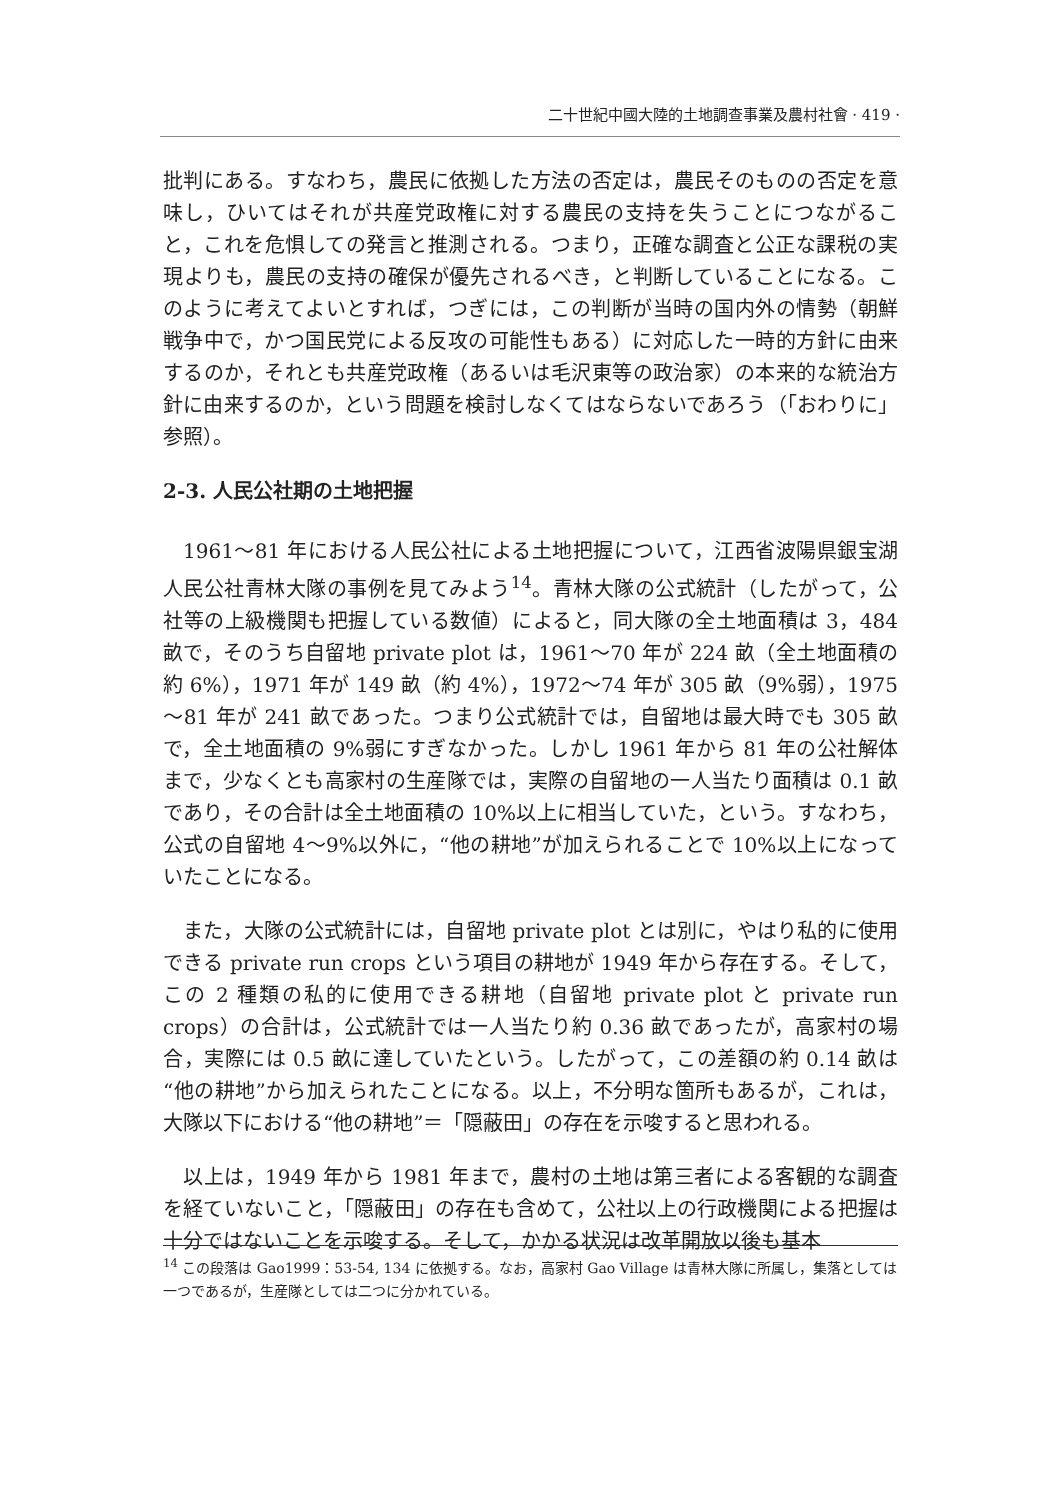二十世紀中國大陸的土地調查事業及農村社會 · 419 ·
批判にある。すなわち，農民に依拠した方法の否定は，農民そのものの否定を意味し，ひいてはそれが共産党政権に対する農民の支持を失うことにつながること，これを危惧しての発言と推測される。つまり，正確な調査と公正な課税の実現よりも，農民の支持の確保が優先されるべき，と判断していることになる。このように考えてよいとすれば，つぎには，この判断が当時の国内外の情勢（朝鮮戦争中で，かつ国民党による反攻の可能性もある）に対応した一時的方針に由来するのか，それとも共産党政権（あるいは毛沢東等の政治家）の本来的な統治方針に由来するのか，という問題を検討しなくてはならないであろう（「おわりに」参照）。
2-3. 人民公社期の土地把握
1961～81 年における人民公社による土地把握について，江西省波陽県銀宝湖人民公社青林大隊の事例を見てみよう<sup>14</sup>。青林大隊の公式統計（したがって，公社等の上級機関も把握している数値）によると，同大隊の全土地面積は 3，484 畝で，そのうち自留地 private plot は，1961～70 年が 224 畝（全土地面積の約 6%），1971 年が 149 畝（約 4%），1972～74 年が 305 畝（9%弱），1975～81 年が 241 畝であった。つまり公式統計では，自留地は最大時でも 305 畝で，全土地面積の 9%弱にすぎなかった。しかし 1961 年から 81 年の公社解体まで，少なくとも高家村の生産隊では，実際の自留地の一人当たり面積は 0.1 畝であり，その合計は全土地面積の 10%以上に相当していた，という。すなわち，公式の自留地 4～9%以外に，“他の耕地”が加えられることで 10%以上になっていたことになる。
また，大隊の公式統計には，自留地 private plot とは別に，やはり私的に使用できる private run crops という項目の耕地が 1949 年から存在する。そして，この 2 種類の私的に使用できる耕地（自留地 private plot と private run crops）の合計は，公式統計では一人当たり約 0.36 畝であったが，高家村の場合，実際には 0.5 畝に達していたという。したがって，この差額の約 0.14 畝は“他の耕地”から加えられたことになる。以上，不分明な箇所もあるが，これは，大隊以下における“他の耕地”＝「隠蔽田」の存在を示唆すると思われる。
以上は，1949 年から 1981 年まで，農村の土地は第三者による客観的な調査を経ていないこと，「隠蔽田」の存在も含めて，公社以上の行政機関による把握は十分ではないことを示唆する。そして，かかる状況は改革開放以後も基本
<sup>14</sup> この段落は Gao1999：53-54, 134 に依拠する。なお，高家村 Gao Village は青林大隊に所属し，集落としては一つであるが，生産隊としては二つに分かれている。